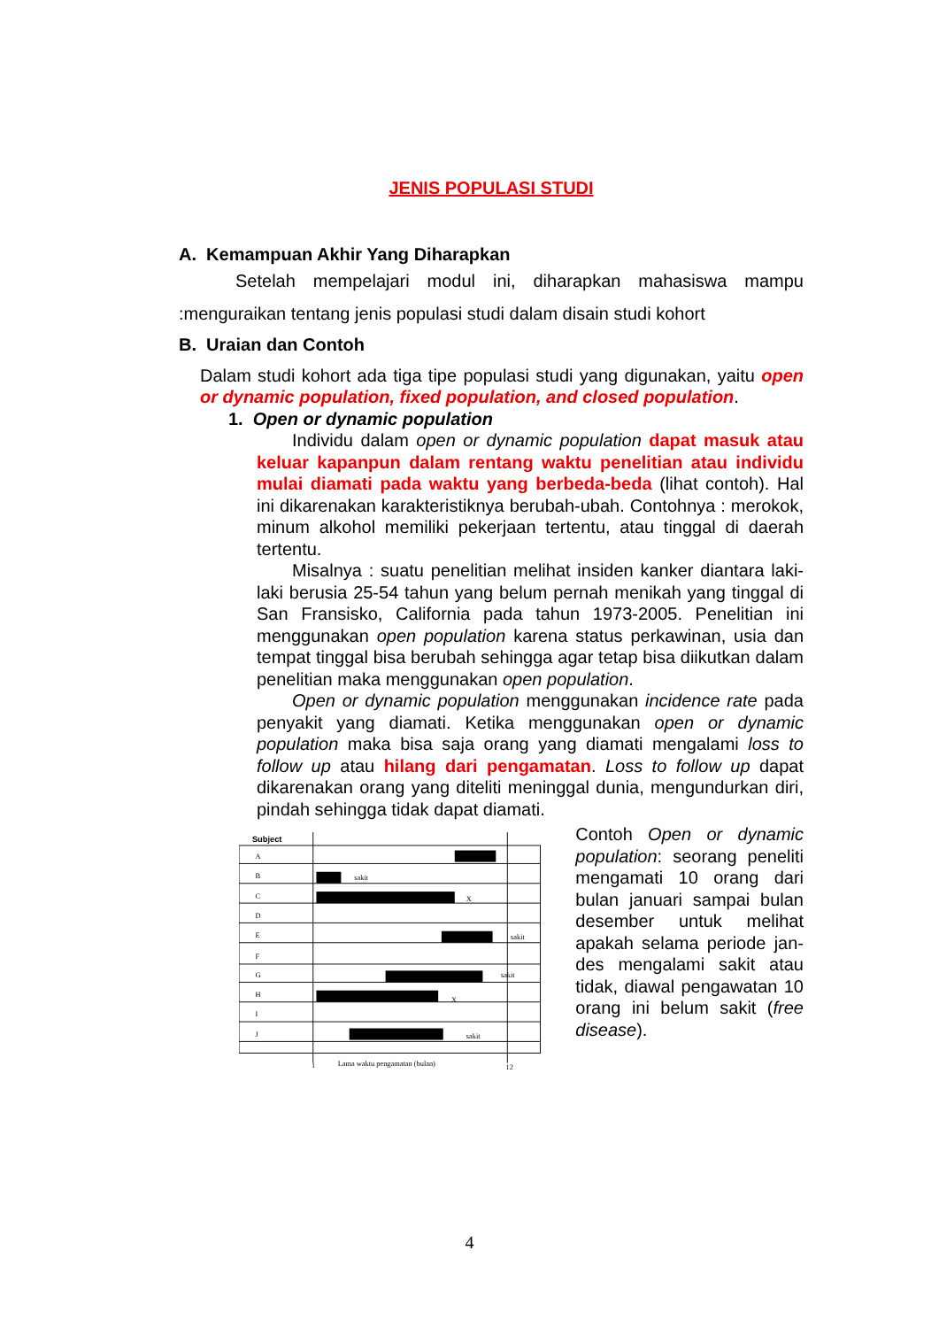JENIS POPULASI STUDI
A. Kemampuan Akhir Yang Diharapkan
Setelah mempelajari modul ini, diharapkan mahasiswa mampu :menguraikan tentang jenis populasi studi dalam disain studi kohort
B. Uraian dan Contoh
Dalam studi kohort ada tiga tipe populasi studi yang digunakan, yaitu open or dynamic population, fixed population, and closed population.
1. Open or dynamic population
Individu dalam open or dynamic population dapat masuk atau keluar kapanpun dalam rentang waktu penelitian atau individu mulai diamati pada waktu yang berbeda-beda (lihat contoh). Hal ini dikarenakan karakteristiknya berubah-ubah. Contohnya : merokok, minum alkohol memiliki pekerjaan tertentu, atau tinggal di daerah tertentu.
Misalnya : suatu penelitian melihat insiden kanker diantara laki-laki berusia 25-54 tahun yang belum pernah menikah yang tinggal di San Fransisko, California pada tahun 1973-2005. Penelitian ini menggunakan open population karena status perkawinan, usia dan tempat tinggal bisa berubah sehingga agar tetap bisa diikutkan dalam penelitian maka menggunakan open population.
Open or dynamic population menggunakan incidence rate pada penyakit yang diamati. Ketika menggunakan open or dynamic population maka bisa saja orang yang diamati mengalami loss to follow up atau hilang dari pengamatan. Loss to follow up dapat dikarenakan orang yang diteliti meninggal dunia, mengundurkan diri, pindah sehingga tidak dapat diamati.
Subject
A
B
C
D
E
F
G
H
I
J
sakit
X
sakit
sakit
X
sakit
1
Lama waktu pengamatan (bulan)
12
Contoh Open or dynamic population: seorang peneliti mengamati 10 orang dari bulan januari sampai bulan desember untuk melihat apakah selama periode jan-des mengalami sakit atau tidak, diawal pengawatan 10 orang ini belum sakit (free disease).
4